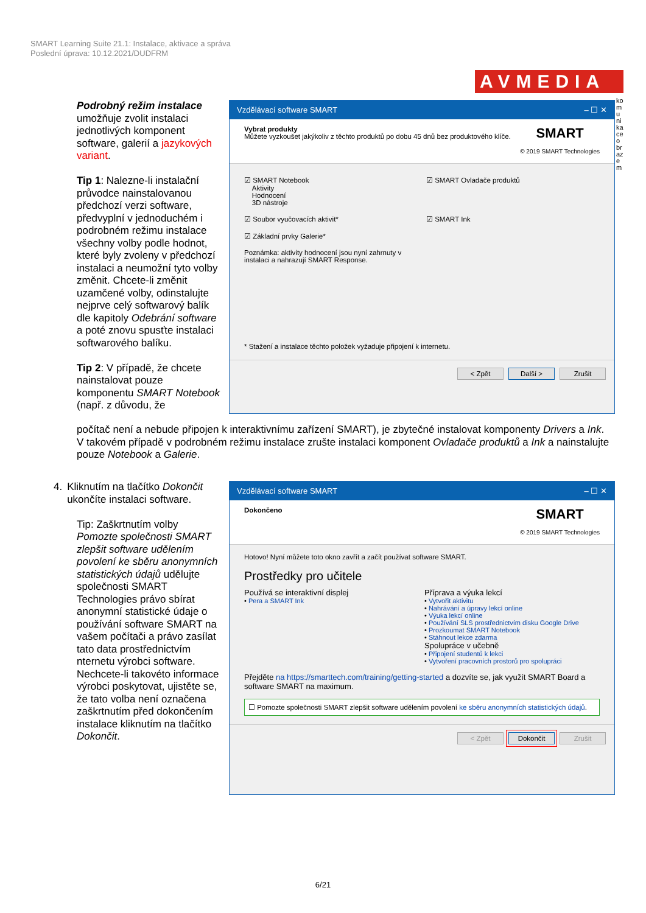SMART Learning Suite 21.1: Instalace, aktivace a správa
Poslední úprava: 10.12.2021/DUDFRM
AVMEDIA
komunikace obrazem
Podrobný režim instalace umožňuje zvolit instalaci jednotlivých komponent software, galerií a jazykových variant.
Tip 1: Nalezne-li instalační průvodce nainstalovanou předchozí verzi software, předvyplní v jednoduchém i podrobném režimu instalace všechny volby podle hodnot, které byly zvoleny v předchozí instalaci a neumožní tyto volby změnit. Chcete-li změnit uzamčené volby, odinstalujte nejprve celý softwarový balík dle kapitoly Odebrání software a poté znovu spusťte instalaci softwarového balíku.
Tip 2: V případě, že chcete nainstalovat pouze komponentu SMART Notebook (např. z důvodu, že
počítač není a nebude připojen k interaktivnímu zařízení SMART), je zbytečné instalovat komponenty Drivers a Ink. V takovém případě v podrobném režimu instalace zrušte instalaci komponent Ovladače produktů a Ink a nainstalujte pouze Notebook a Galerie.
Vzdělávací software SMART – ☐ ✕
Vybrat produkty
Můžete vyzkoušet jakýkoliv z těchto produktů po dobu 45 dnů bez produktového klíče.
SMART
© 2019 SMART Technologies
☑ SMART Notebook
Aktivity
Hodnocení
3D nástroje
☑ SMART Ovladače produktů
☑ Soubor vyučovacích aktivit*
☑ SMART Ink
☑ Základní prvky Galerie*
Poznámka: aktivity hodnocení jsou nyní zahrnuty v instalaci a nahrazují SMART Response.
* Stažení a instalace těchto položek vyžaduje připojení k internetu.
< Zpět Další > Zrušit
4. Kliknutím na tlačítko Dokončit ukončíte instalaci software.
Tip: Zaškrtnutím volby Pomozte společnosti SMART zlepšit software udělením povolení ke sběru anonymních statistických údajů udělujte společnosti SMART Technologies právo sbírat anonymní statistické údaje o používání software SMART na vašem počítači a právo zasílat tato data prostřednictvím nternetu výrobci software. Nechcete-li takovéto informace výrobci poskytovat, ujistěte se, že tato volba není označena zaškrtnutím před dokončením instalace kliknutím na tlačítko Dokončit.
Vzdělávací software SMART – ☐ ✕
Dokončeno
SMART
© 2019 SMART Technologies
Hotovo! Nyní můžete toto okno zavřít a začít používat software SMART.
Prostředky pro učitele
Používá se interaktivní displej
• Pera a SMART Ink
Příprava a výuka lekcí
• Vytvořit aktivitu
• Nahrávání a úpravy lekcí online
• Výuka lekcí online
• Používání SLS prostřednictvím disku Google Drive
• Prozkoumat SMART Notebook
• Stáhnout lekce zdarma
Spolupráce v učebně
• Připojení studentů k lekci
• Vytvoření pracovních prostorů pro spolupráci
Přejděte na https://smarttech.com/training/getting-started a dozvíte se, jak využít SMART Board a software SMART na maximum.
☐ Pomozte společnosti SMART zlepšit software udělením povolení ke sběru anonymních statistických údajů.
< Zpět Dokončit Zrušit
6/21